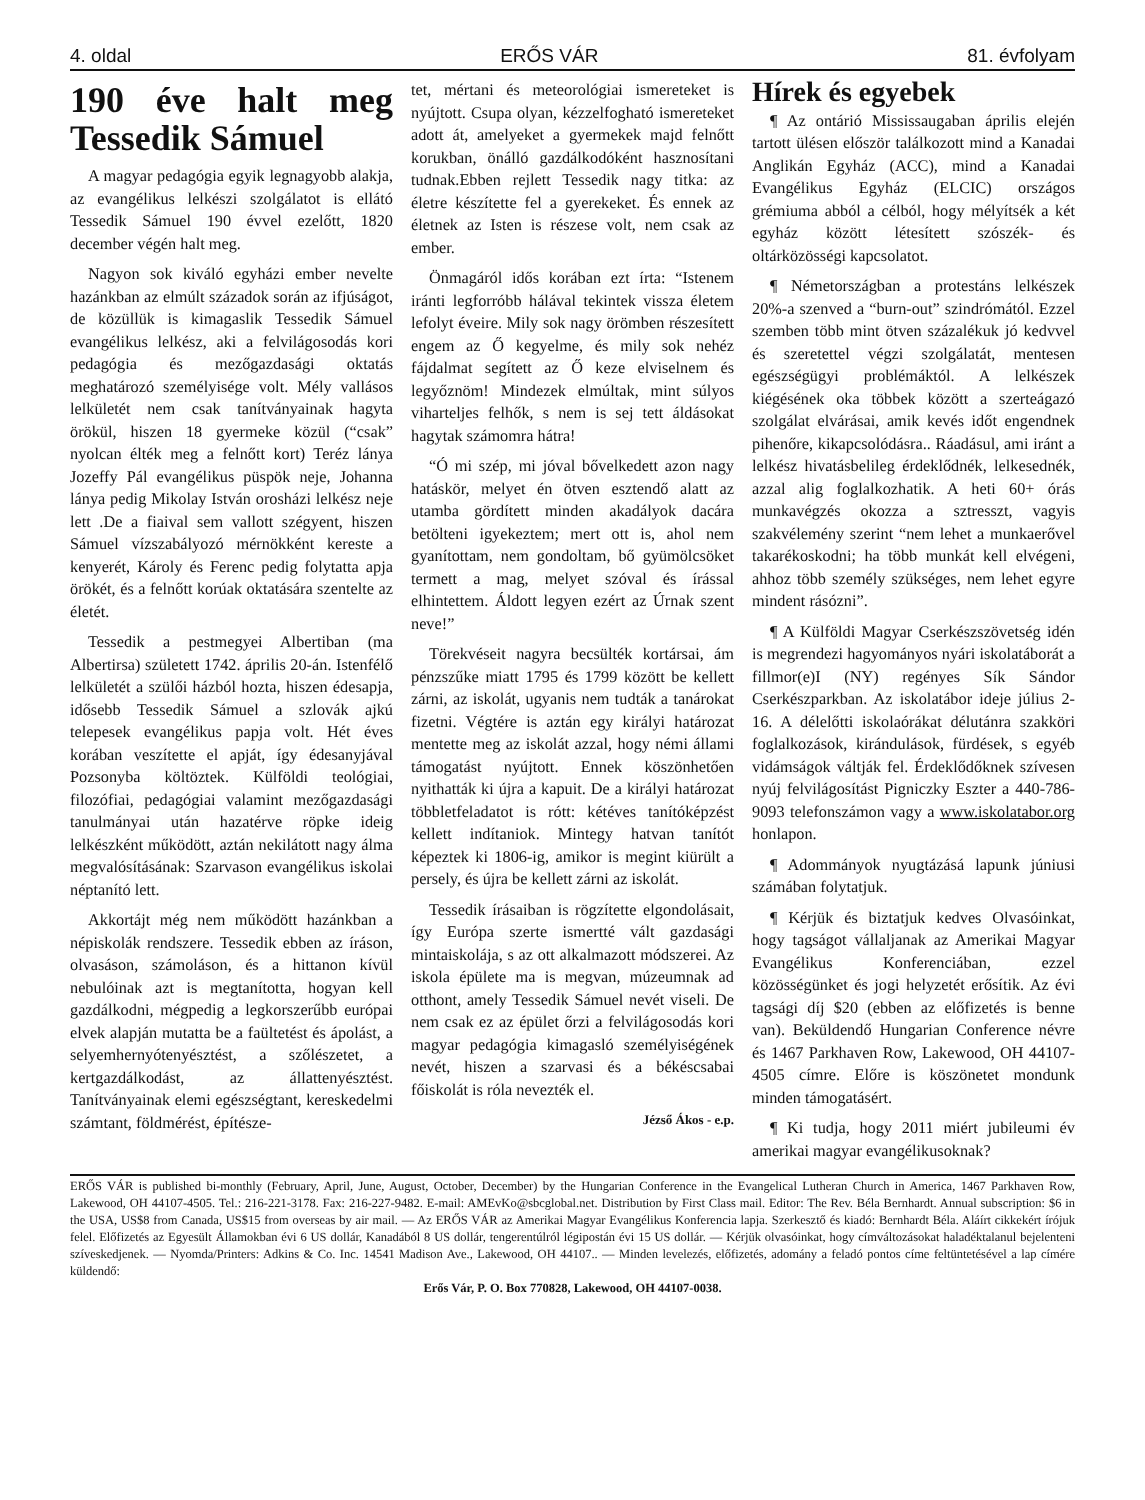4. oldal ERŐS VÁR 81. évfolyam
190 éve halt meg Tessedik Sámuel
A magyar pedagógia egyik legnagyobb alakja, az evangélikus lelkészi szolgálatot is ellátó Tessedik Sámuel 190 évvel ezelőtt, 1820 december végén halt meg.
Nagyon sok kiváló egyházi ember nevelte hazánkban az elmúlt századok során az ifjúságot, de közüllük is kimagaslik Tessedik Sámuel evangélikus lelkész, aki a felvilágosodás kori pedagógia és mezőgazdasági oktatás meghatározó személyisége volt. Mély vallásos lelkületét nem csak tanítványainak hagyta örökül, hiszen 18 gyermeke közül (“csak” nyolcan élték meg a felnőtt kort) Teréz lánya Jozeffy Pál evangélikus püspök neje, Johanna lánya pedig Mikolay István orosházi lelkész neje lett .De a fiaival sem vallott szégyent, hiszen Sámuel vízszabályozó mérnökként kereste a kenyerét, Károly és Ferenc pedig folytatta apja örökét, és a felnőtt korúak oktatására szentelte az életét.
Tessedik a pestmegyei Albertiban (ma Albertirsa) született 1742. április 20-án. Istenfélő lelkületét a szülői házból hozta, hiszen édesapja, idősebb Tessedik Sámuel a szlovák ajkú telepesek evangélikus papja volt. Hét éves korában veszítette el apját, így édesanyjával Pozsonyba költöztek. Külföldi teológiai, filozófiai, pedagógiai valamint mezőgazdasági tanulmányai után hazatérve röpke ideig lelkészként működött, aztán nekilátott nagy álma megvalósításának: Szarvason evangélikus iskolai néptanító lett.
Akkortájt még nem működött hazánkban a népiskolák rendszere. Tessedik ebben az íráson, olvasáson, számoláson, és a hittanon kívül nebulóinak azt is megtanította, hogyan kell gazdálkodni, mégpedig a legkorszerűbb európai elvek alapján mutatta be a faültetést és ápolást, a selyemhernyótenyésztést, a szőlészetet, a kertgazdálkodást, az állattenyésztést. Tanítványainak elemi egészségtant, kereskedelmi számtant, földmérést, építésze-
tet, mértani és meteorológiai ismereteket is nyújtott. Csupa olyan, kézzelfogható ismereteket adott át, amelyeket a gyermekek majd felnőtt korukban, önálló gazdálkodóként hasznosítani tudnak.Ebben rejlett Tessedik nagy titka: az életre készítette fel a gyerekeket. És ennek az életnek az Isten is részese volt, nem csak az ember.
Önmagáról idős korában ezt írta: “Istenem iránti legforróbb hálával tekintek vissza életem lefolyt éveire. Mily sok nagy örömben részesített engem az Ő kegyelme, és mily sok nehéz fájdalmat segített az Ő keze elviselnem és legyőznöm! Mindezek elmúltak, mint súlyos viharteljes felhők, s nem is sej tett áldásokat hagytak számomra hátra!
“Ó mi szép, mi jóval bővelkedett azon nagy hatáskör, melyet én ötven esztendő alatt az utamba gördített minden akadályok dacára betölteni igyekeztem; mert ott is, ahol nem gyanítottam, nem gondoltam, bő gyümölcsöket termett a mag, melyet szóval és írással elhintettem. Áldott legyen ezért az Úrnak szent neve!”
Törekvéseit nagyra becsülték kortársai, ám pénzszűke miatt 1795 és 1799 között be kellett zárni, az iskolát, ugyanis nem tudták a tanárokat fizetni. Végtére is aztán egy királyi határozat mentette meg az iskolát azzal, hogy némi állami támogatást nyújtott. Ennek köszönhetően nyithatták ki újra a kapuit. De a királyi határozat többletfeladatot is rótt: kétéves tanítóképzést kellett indítaniok. Mintegy hatvan tanítót képeztek ki 1806-ig, amikor is megint kiürült a persely, és újra be kellett zárni az iskolát.
Tessedik írásaiban is rögzítette elgondolásait, így Európa szerte ismertté vált gazdasági mintaiskolája, s az ott alkalmazott módszerei. Az iskola épülete ma is megvan, múzeumnak ad otthont, amely Tessedik Sámuel nevét viseli. De nem csak ez az épület őrzi a felvilágosodás kori magyar pedagógia kimagasló személyiségének nevét, hiszen a szarvasi és a békéscsabai főiskolát is róla nevezték el.
Jézső Ákos - e.p.
Hírek és egyebek
¶ Az ontárió Mississaugaban április elején tartott ülésen először találkozott mind a Kanadai Anglikán Egyház (ACC), mind a Kanadai Evangélikus Egyház (ELCIC) országos grémiuma abból a célból, hogy mélyítsék a két egyház között létesített szószék- és oltárközösségi kapcsolatot.
¶ Németországban a protestáns lelkészek 20%-a szenved a “burn-out” szindrómától. Ezzel szemben több mint ötven százalékuk jó kedvvel és szeretettel végzi szolgálatát, mentesen egészségügyi problémáktól. A lelkészek kiégésének oka többek között a szerteágazó szolgálat elvárásai, amik kevés időt engendnek pihenőre, kikapcsolódásra.. Ráadásul, ami iránt a lelkész hivatásbelileg érdeklődnék, lelkesednék, azzal alig foglalkozhatik. A heti 60+ órás munkavégzés okozza a sztresszt, vagyis szakvélemény szerint “nem lehet a munkaerővel takarékoskodni; ha több munkát kell elvégeni, ahhoz több személy szükséges, nem lehet egyre mindent rásózni”.
¶ A Külföldi Magyar Cserkészszövetség idén is megrendezi hagyományos nyári iskolatáborát a fillmor(e)I (NY) regényes Sík Sándor Cserkészparkban. Az iskolatábor ideje július 2-16. A délelőtti iskolaórákat délutánra szakköri foglalkozások, kirándulások, fürdések, s egyéb vidámságok váltják fel. Érdeklődőknek szívesen nyúj felvilágosítást Pigniczky Eszter a 440-786-9093 telefonszámon vagy a www.iskolatabor.org honlapon.
¶ Adommányok nyugtázásá lapunk júniusi számában folytatjuk.
¶ Kérjük és biztatjuk kedves Olvasóinkat, hogy tagságot vállaljanak az Amerikai Magyar Evangélikus Konferenciában, ezzel közösségünket és jogi helyzetét erősítik. Az évi tagsági díj $20 (ebben az előfizetés is benne van). Beküldendő Hungarian Conference névre és 1467 Parkhaven Row, Lakewood, OH 44107-4505 címre. Előre is köszönetet mondunk minden támogatásért.
¶ Ki tudja, hogy 2011 miért jubileumi év amerikai magyar evangélikusoknak?
ERŐS VÁR is published bi-monthly (February, April, June, August, October, December) by the Hungarian Conference in the Evangelical Lutheran Church in America, 1467 Parkhaven Row, Lakewood, OH 44107-4505. Tel.: 216-221-3178. Fax: 216-227-9482. E-mail: AMEvKo@sbcglobal.net. Distribution by First Class mail. Editor: The Rev. Béla Bernhardt. Annual subscription: $6 in the USA, US$8 from Canada, US$15 from overseas by air mail. — Az ERŐS VÁR az Amerikai Magyar Evangélikus Konferencia lapja. Szerkesztő és kiadó: Bernhardt Béla. Aláírt cikkekért írójuk felel. Előfizetés az Egyesült Államokban évi 6 US dollár, Kanadából 8 US dollár, tengerentúlról légipostán évi 15 US dollár. — Kérjük olvasóinkat, hogy címváltozásokat haladéktalanul bejelenteni szíveskedjenek. — Nyomda/Printers: Adkins & Co. Inc. 14541 Madison Ave., Lakewood, OH 44107.. — Minden levelezés, előfizetés, adomány a feladó pontos címe feltüntetésével a lap címére küldendő:
Erős Vár, P. O. Box 770828, Lakewood, OH 44107-0038.